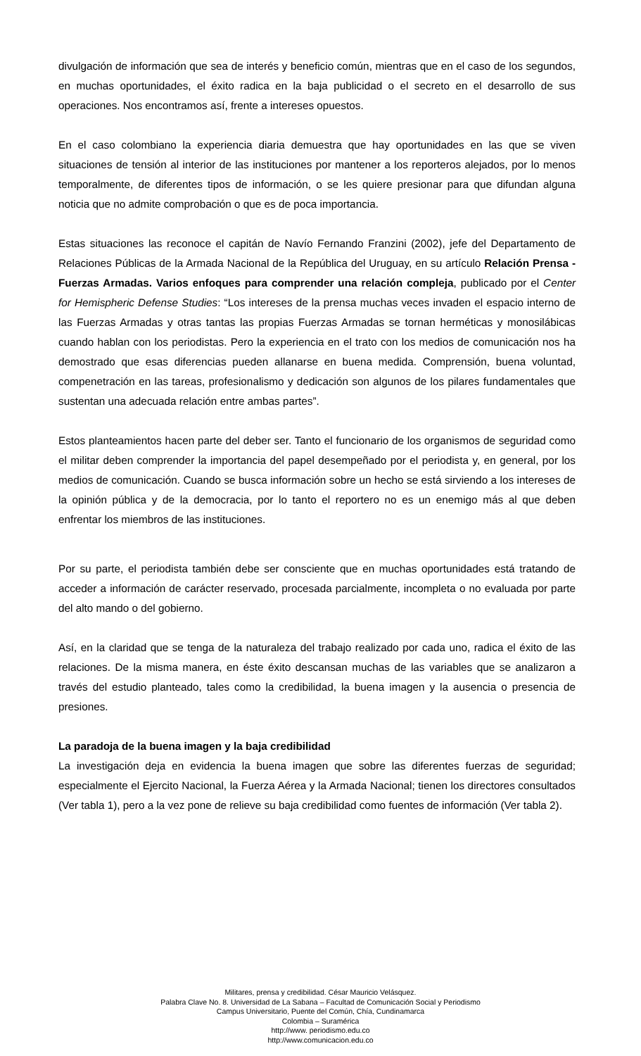divulgación de información que sea de interés y beneficio común, mientras que en el caso de los segundos, en muchas oportunidades, el éxito radica en la baja publicidad o el secreto en el desarrollo de sus operaciones. Nos encontramos así, frente a intereses opuestos.
En el caso colombiano la experiencia diaria demuestra que hay oportunidades en las que se viven situaciones de tensión al interior de las instituciones por mantener a los reporteros alejados, por lo menos temporalmente, de diferentes tipos de información, o se les quiere presionar para que difundan alguna noticia que no admite comprobación o que es de poca importancia.
Estas situaciones las reconoce el capitán de Navío Fernando Franzini (2002), jefe del Departamento de Relaciones Públicas de la Armada Nacional de la República del Uruguay, en su artículo Relación Prensa - Fuerzas Armadas. Varios enfoques para comprender una relación compleja, publicado por el Center for Hemispheric Defense Studies: “Los intereses de la prensa muchas veces invaden el espacio interno de las Fuerzas Armadas y otras tantas las propias Fuerzas Armadas se tornan herméticas y monosilábicas cuando hablan con los periodistas. Pero la experiencia en el trato con los medios de comunicación nos ha demostrado que esas diferencias pueden allanarse en buena medida. Comprensión, buena voluntad, compenetración en las tareas, profesionalismo y dedicación son algunos de los pilares fundamentales que sustentan una adecuada relación entre ambas partes”.
Estos planteamientos hacen parte del deber ser. Tanto el funcionario de los organismos de seguridad como el militar deben comprender la importancia del papel desempeñado por el periodista y, en general, por los medios de comunicación. Cuando se busca información sobre un hecho se está sirviendo a los intereses de la opinión pública y de la democracia, por lo tanto el reportero no es un enemigo más al que deben enfrentar los miembros de las instituciones.
Por su parte, el periodista también debe ser consciente que en muchas oportunidades está tratando de acceder a información de carácter reservado, procesada parcialmente, incompleta o no evaluada por parte del alto mando o del gobierno.
Así, en la claridad que se tenga de la naturaleza del trabajo realizado por cada uno, radica el éxito de las relaciones. De la misma manera, en éste éxito descansan muchas de las variables que se analizaron a través del estudio planteado, tales como la credibilidad, la buena imagen y la ausencia o presencia de presiones.
La paradoja de la buena imagen y la baja credibilidad
La investigación deja en evidencia la buena imagen que sobre las diferentes fuerzas de seguridad; especialmente el Ejercito Nacional, la Fuerza Aérea y la Armada Nacional; tienen los directores consultados (Ver tabla 1), pero a la vez pone de relieve su baja credibilidad como fuentes de información (Ver tabla 2).
Militares, prensa y credibilidad. César Mauricio Velásquez.
Palabra Clave No. 8. Universidad de La Sabana – Facultad de Comunicación Social y Periodismo
Campus Universitario, Puente del Común, Chía, Cundinamarca
Colombia – Suramérica
http://www. periodismo.edu.co
http://www.comunicacion.edu.co